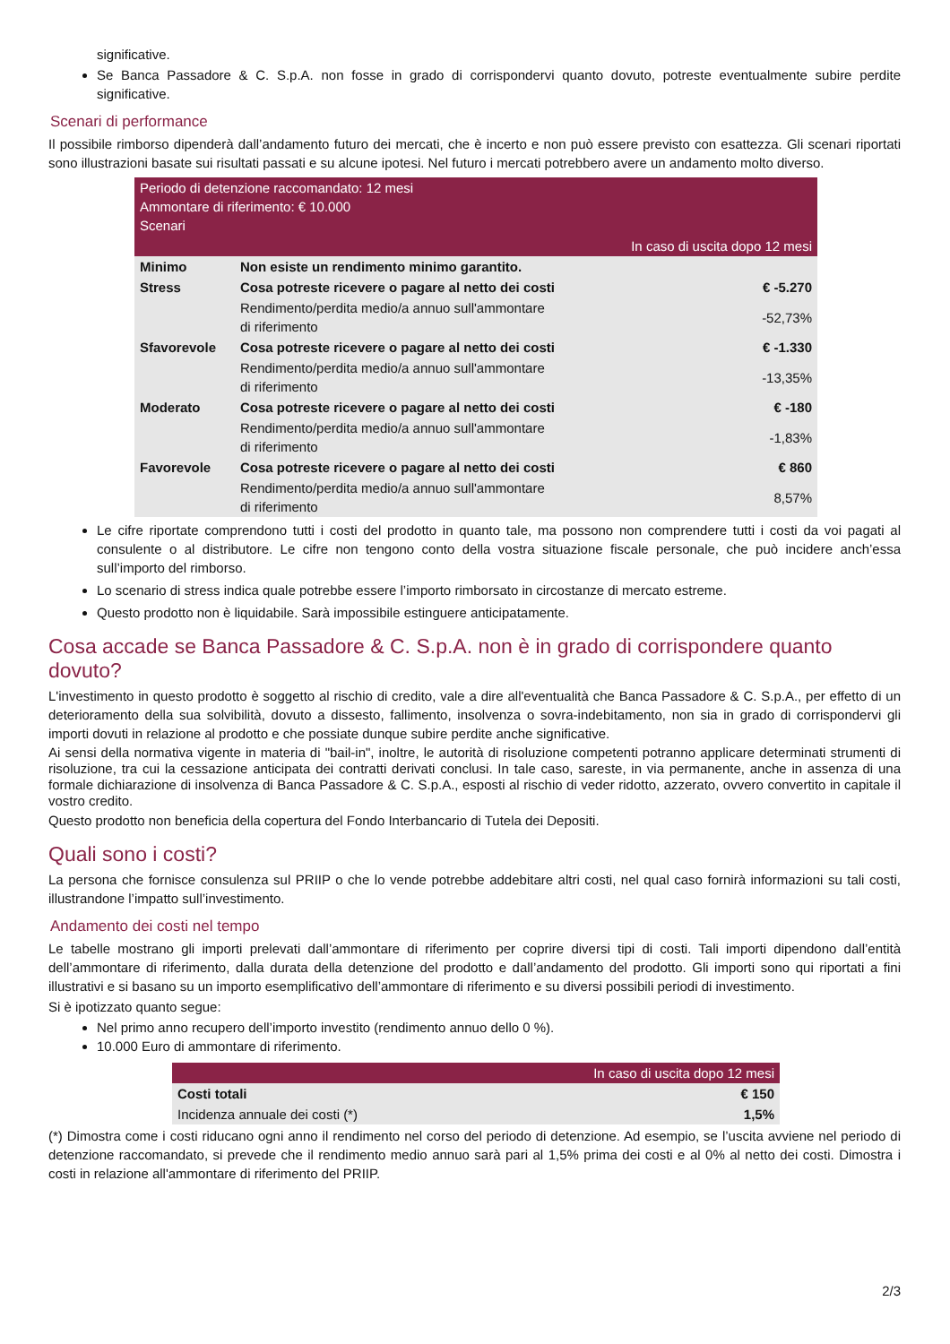significative.
Se Banca Passadore & C. S.p.A. non fosse in grado di corrispondervi quanto dovuto, potreste eventualmente subire perdite significative.
Scenari di performance
Il possibile rimborso dipenderà dall’andamento futuro dei mercati, che è incerto e non può essere previsto con esattezza. Gli scenari riportati sono illustrazioni basate sui risultati passati e su alcune ipotesi. Nel futuro i mercati potrebbero avere un andamento molto diverso.
| Periodo di detenzione raccomandato: 12 mesi Ammontare di riferimento: € 10.000 Scenari | | |
| --- | --- | --- |
| In caso di uscita dopo 12 mesi | | |
| Minimo | Non esiste un rendimento minimo garantito. | |
| Stress | Cosa potreste ricevere o pagare al netto dei costi | € -5.270 |
| | Rendimento/perdita medio/a annuo sull'ammontare di riferimento | -52,73% |
| Sfavorevole | Cosa potreste ricevere o pagare al netto dei costi | € -1.330 |
| | Rendimento/perdita medio/a annuo sull'ammontare di riferimento | -13,35% |
| Moderato | Cosa potreste ricevere o pagare al netto dei costi | € -180 |
| | Rendimento/perdita medio/a annuo sull'ammontare di riferimento | -1,83% |
| Favorevole | Cosa potreste ricevere o pagare al netto dei costi | € 860 |
| | Rendimento/perdita medio/a annuo sull'ammontare di riferimento | 8,57% |
Le cifre riportate comprendono tutti i costi del prodotto in quanto tale, ma possono non comprendere tutti i costi da voi pagati al consulente o al distributore. Le cifre non tengono conto della vostra situazione fiscale personale, che può incidere anch’essa sull’importo del rimborso.
Lo scenario di stress indica quale potrebbe essere l’importo rimborsato in circostanze di mercato estreme.
Questo prodotto non è liquidabile. Sarà impossibile estinguere anticipatamente.
Cosa accade se Banca Passadore & C. S.p.A. non è in grado di corrispondere quanto dovuto?
L'investimento in questo prodotto è soggetto al rischio di credito, vale a dire all'eventualità che Banca Passadore & C. S.p.A., per effetto di un deterioramento della sua solvibilità, dovuto a dissesto, fallimento, insolvenza o sovra-indebitamento, non sia in grado di corrispondervi gli importi dovuti in relazione al prodotto e che possiate dunque subire perdite anche significative.
Ai sensi della normativa vigente in materia di "bail-in", inoltre, le autorità di risoluzione competenti potranno applicare determinati strumenti di risoluzione, tra cui la cessazione anticipata dei contratti derivati conclusi. In tale caso, sareste, in via permanente, anche in assenza di una formale dichiarazione di insolvenza di Banca Passadore & C. S.p.A., esposti al rischio di veder ridotto, azzerato, ovvero convertito in capitale il vostro credito.
Questo prodotto non beneficia della copertura del Fondo Interbancario di Tutela dei Depositi.
Quali sono i costi?
La persona che fornisce consulenza sul PRIIP o che lo vende potrebbe addebitare altri costi, nel qual caso fornirà informazioni su tali costi, illustrandone l’impatto sull’investimento.
Andamento dei costi nel tempo
Le tabelle mostrano gli importi prelevati dall’ammontare di riferimento per coprire diversi tipi di costi. Tali importi dipendono dall’entità dell’ammontare di riferimento, dalla durata della detenzione del prodotto e dall’andamento del prodotto. Gli importi sono qui riportati a fini illustrativi e si basano su un importo esemplificativo dell’ammontare di riferimento e su diversi possibili periodi di investimento.
Si è ipotizzato quanto segue:
Nel primo anno recupero dell’importo investito (rendimento annuo dello 0 %).
10.000 Euro di ammontare di riferimento.
| | In caso di uscita dopo 12 mesi |
| --- | --- |
| Costi totali | € 150 |
| Incidenza annuale dei costi (*) | 1,5% |
(*) Dimostra come i costi riducano ogni anno il rendimento nel corso del periodo di detenzione. Ad esempio, se l’uscita avviene nel periodo di detenzione raccomandato, si prevede che il rendimento medio annuo sarà pari al 1,5% prima dei costi e al 0% al netto dei costi. Dimostra i costi in relazione all'ammontare di riferimento del PRIIP.
2/3